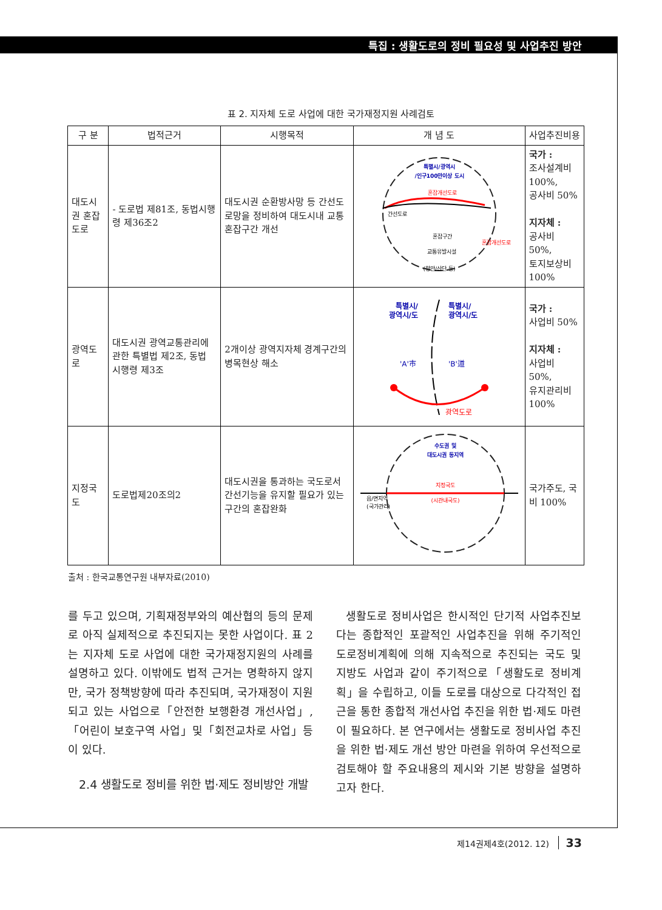특집 : 생활도로의 정비 필요성 및 사업추진 방안
표 2. 지자체 도로 사업에 대한 국가재정지원 사례검토
| 구 분 | 법적근거 | 시행목적 | 개 념 도 | 사업추진비용 |
| --- | --- | --- | --- | --- |
| 대도시권 혼잡도로 | - 도로법 제81조, 동법시행령 제36조2 | 대도시권 순환방사망 등 간선도로망을 정비하여 대도시내 교통혼잡구간 개선 | 특별시/광역시 /인구100만이상 도시 혼잡개선도로 간선도로 혼잡구간 혼잡개선도로 교통유발시설 (항만/산단 등) | 국가 : 조사설계비 100%, 공사비 50% 지자체 : 공사비 50%, 토지보상비 100% |
| 광역도로 | 대도시권 광역교통관리에 관한 특별법 제2조, 동법 시행령 제3조 | 2개이상 광역지자체 경계구간의 병목현상 해소 | 특별시/ 광역시/도 특별시/ 광역시/도 'A'市 'B'道 광역도로 | 국가 : 사업비 50% 지자체 : 사업비 50%, 유지관리비 100% |
| 지정국도 | 도로법제20조의2 | 대도시권을 통과하는 국도로서 간선기능을 유지할 필요가 있는 구간의 혼잡완화 | 수도권 및 대도시권 동지역 지정국도 (시관내국도) 읍/면지역 (국가관리) | 국가주도, 국비 100% |
출처 : 한국교통연구원 내부자료(2010)
를 두고 있으며, 기획재정부와의 예산협의 등의 문제로 아직 실제적으로 추진되지는 못한 사업이다. 표 2는 지자체 도로 사업에 대한 국가재정지원의 사례를 설명하고 있다. 이밖에도 법적 근거는 명확하지 않지만, 국가 정책방향에 따라 추진되며, 국가재정이 지원되고 있는 사업으로「안전한 보행환경 개선사업」,「어린이 보호구역 사업」및「회전교차로 사업」등이 있다.
2.4 생활도로 정비를 위한 법·제도 정비방안 개발
생활도로 정비사업은 한시적인 단기적 사업추진보다는 종합적인 포괄적인 사업추진을 위해 주기적인 도로정비계획에 의해 지속적으로 추진되는 국도 및 지방도 사업과 같이 주기적으로「생활도로 정비계획」을 수립하고, 이들 도로를 대상으로 다각적인 접근을 통한 종합적 개선사업 추진을 위한 법·제도 마련이 필요하다. 본 연구에서는 생활도로 정비사업 추진을 위한 법·제도 개선 방안 마련을 위하여 우선적으로 검토해야 할 주요내용의 제시와 기본 방향을 설명하고자 한다.
제14권제4호(2012. 12) 33